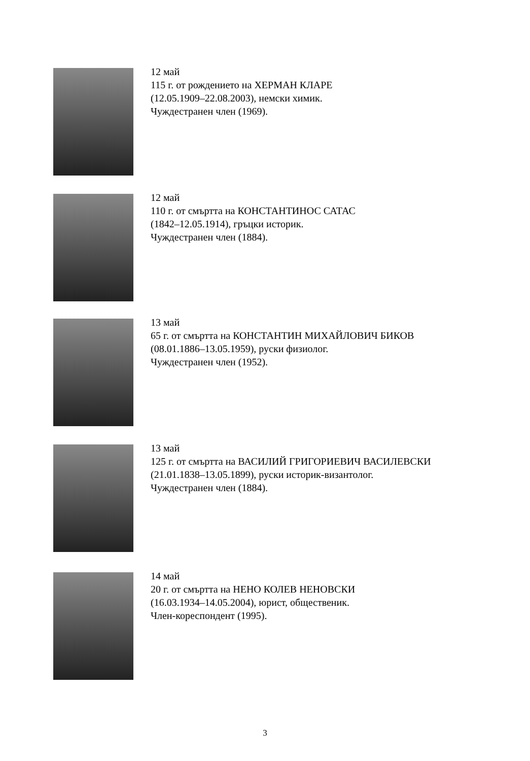12 май
115 г. от рождението на ХЕРМАН КЛАРЕ
(12.05.1909–22.08.2003), немски химик.
Чуждестранен член (1969).
12 май
110 г. от смъртта на КОНСТАНТИНОС САТАС
(1842–12.05.1914), гръцки историк.
Чуждестранен член (1884).
13 май
65 г. от смъртта на КОНСТАНТИН МИХАЙЛОВИЧ БИКОВ
(08.01.1886–13.05.1959), руски физиолог.
Чуждестранен член (1952).
13 май
125 г. от смъртта на ВАСИЛИЙ ГРИГОРИЕВИЧ ВАСИЛЕВСКИ
(21.01.1838–13.05.1899), руски историк-византолог.
Чуждестранен член (1884).
14 май
20 г. от смъртта на НЕНО КОЛЕВ НЕНОВСКИ
(16.03.1934–14.05.2004), юрист, общественик.
Член-кореспондент (1995).
3